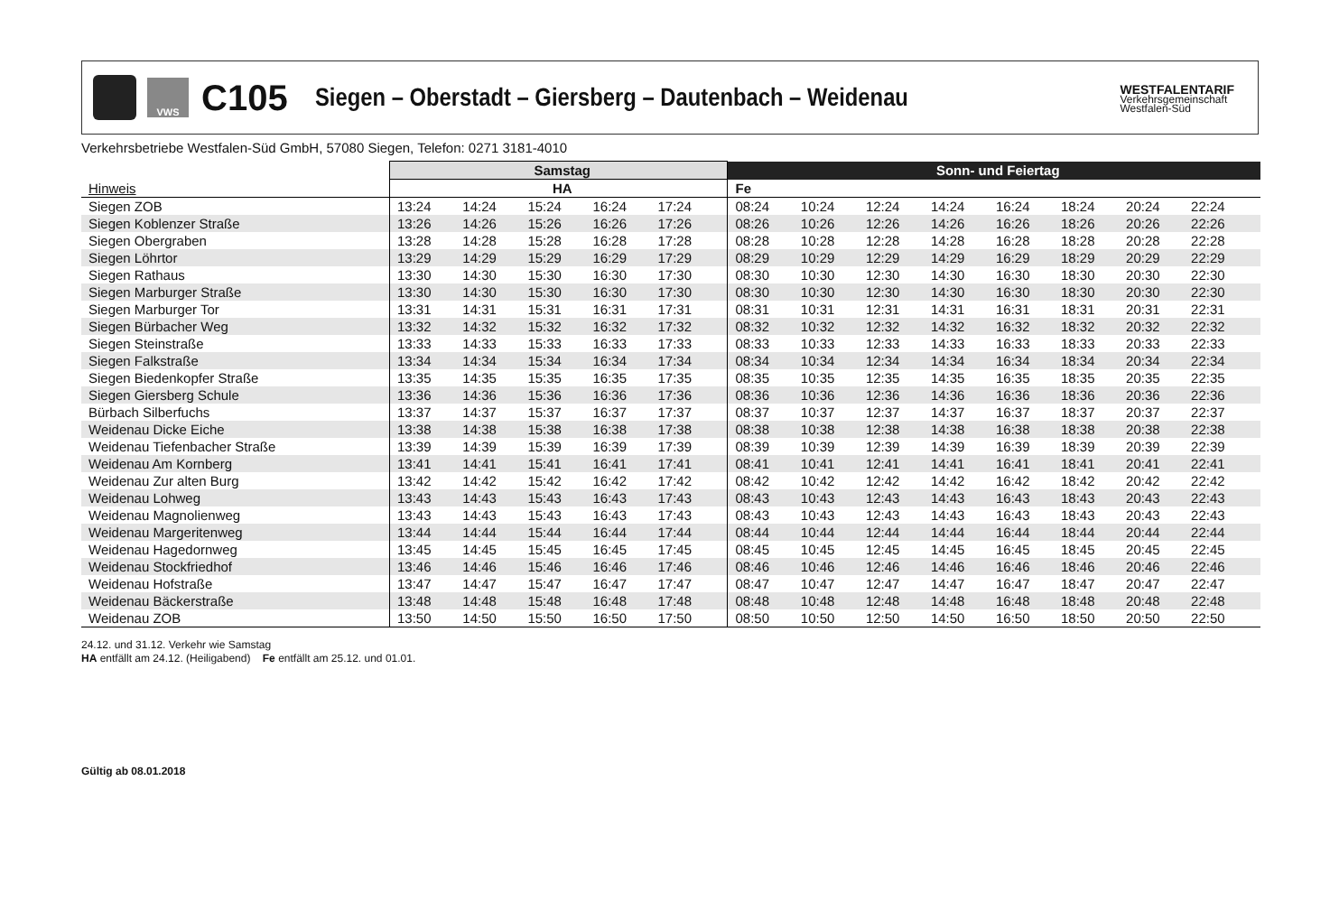VWS
C105
Siegen – Oberstadt – Giersberg – Dautenbach – Weidenau
WESTFALENTARIF
Verkehrsgemeinschaft
Westfalen-Süd
Verkehrsbetriebe Westfalen-Süd GmbH, 57080 Siegen, Telefon: 0271 3181-4010
| | Samstag | | | | | | Sonn- und Feiertag | | | | | | | | |
| --- | --- | --- | --- | --- | --- | --- | --- | --- | --- | --- | --- | --- | --- | --- | --- |
| Hinweis | HA | | | | | | Fe | | | | | | | | |
| Siegen ZOB | 13:24 | 14:24 | 15:24 | 16:24 | 17:24 | | 08:24 | 10:24 | 12:24 | 14:24 | 16:24 | 18:24 | 20:24 | 22:24 | |
| Siegen Koblenzer Straße | 13:26 | 14:26 | 15:26 | 16:26 | 17:26 | | 08:26 | 10:26 | 12:26 | 14:26 | 16:26 | 18:26 | 20:26 | 22:26 | |
| Siegen Obergraben | 13:28 | 14:28 | 15:28 | 16:28 | 17:28 | | 08:28 | 10:28 | 12:28 | 14:28 | 16:28 | 18:28 | 20:28 | 22:28 | |
| Siegen Löhrtor | 13:29 | 14:29 | 15:29 | 16:29 | 17:29 | | 08:29 | 10:29 | 12:29 | 14:29 | 16:29 | 18:29 | 20:29 | 22:29 | |
| Siegen Rathaus | 13:30 | 14:30 | 15:30 | 16:30 | 17:30 | | 08:30 | 10:30 | 12:30 | 14:30 | 16:30 | 18:30 | 20:30 | 22:30 | |
| Siegen Marburger Straße | 13:30 | 14:30 | 15:30 | 16:30 | 17:30 | | 08:30 | 10:30 | 12:30 | 14:30 | 16:30 | 18:30 | 20:30 | 22:30 | |
| Siegen Marburger Tor | 13:31 | 14:31 | 15:31 | 16:31 | 17:31 | | 08:31 | 10:31 | 12:31 | 14:31 | 16:31 | 18:31 | 20:31 | 22:31 | |
| Siegen Bürbacher Weg | 13:32 | 14:32 | 15:32 | 16:32 | 17:32 | | 08:32 | 10:32 | 12:32 | 14:32 | 16:32 | 18:32 | 20:32 | 22:32 | |
| Siegen Steinstraße | 13:33 | 14:33 | 15:33 | 16:33 | 17:33 | | 08:33 | 10:33 | 12:33 | 14:33 | 16:33 | 18:33 | 20:33 | 22:33 | |
| Siegen Falkstraße | 13:34 | 14:34 | 15:34 | 16:34 | 17:34 | | 08:34 | 10:34 | 12:34 | 14:34 | 16:34 | 18:34 | 20:34 | 22:34 | |
| Siegen Biedenkopfer Straße | 13:35 | 14:35 | 15:35 | 16:35 | 17:35 | | 08:35 | 10:35 | 12:35 | 14:35 | 16:35 | 18:35 | 20:35 | 22:35 | |
| Siegen Giersberg Schule | 13:36 | 14:36 | 15:36 | 16:36 | 17:36 | | 08:36 | 10:36 | 12:36 | 14:36 | 16:36 | 18:36 | 20:36 | 22:36 | |
| Bürbach Silberfuchs | 13:37 | 14:37 | 15:37 | 16:37 | 17:37 | | 08:37 | 10:37 | 12:37 | 14:37 | 16:37 | 18:37 | 20:37 | 22:37 | |
| Weidenau Dicke Eiche | 13:38 | 14:38 | 15:38 | 16:38 | 17:38 | | 08:38 | 10:38 | 12:38 | 14:38 | 16:38 | 18:38 | 20:38 | 22:38 | |
| Weidenau Tiefenbacher Straße | 13:39 | 14:39 | 15:39 | 16:39 | 17:39 | | 08:39 | 10:39 | 12:39 | 14:39 | 16:39 | 18:39 | 20:39 | 22:39 | |
| Weidenau Am Kornberg | 13:41 | 14:41 | 15:41 | 16:41 | 17:41 | | 08:41 | 10:41 | 12:41 | 14:41 | 16:41 | 18:41 | 20:41 | 22:41 | |
| Weidenau Zur alten Burg | 13:42 | 14:42 | 15:42 | 16:42 | 17:42 | | 08:42 | 10:42 | 12:42 | 14:42 | 16:42 | 18:42 | 20:42 | 22:42 | |
| Weidenau Lohweg | 13:43 | 14:43 | 15:43 | 16:43 | 17:43 | | 08:43 | 10:43 | 12:43 | 14:43 | 16:43 | 18:43 | 20:43 | 22:43 | |
| Weidenau Magnolienweg | 13:43 | 14:43 | 15:43 | 16:43 | 17:43 | | 08:43 | 10:43 | 12:43 | 14:43 | 16:43 | 18:43 | 20:43 | 22:43 | |
| Weidenau Margeritenweg | 13:44 | 14:44 | 15:44 | 16:44 | 17:44 | | 08:44 | 10:44 | 12:44 | 14:44 | 16:44 | 18:44 | 20:44 | 22:44 | |
| Weidenau Hagedornweg | 13:45 | 14:45 | 15:45 | 16:45 | 17:45 | | 08:45 | 10:45 | 12:45 | 14:45 | 16:45 | 18:45 | 20:45 | 22:45 | |
| Weidenau Stockfriedhof | 13:46 | 14:46 | 15:46 | 16:46 | 17:46 | | 08:46 | 10:46 | 12:46 | 14:46 | 16:46 | 18:46 | 20:46 | 22:46 | |
| Weidenau Hofstraße | 13:47 | 14:47 | 15:47 | 16:47 | 17:47 | | 08:47 | 10:47 | 12:47 | 14:47 | 16:47 | 18:47 | 20:47 | 22:47 | |
| Weidenau Bäckerstraße | 13:48 | 14:48 | 15:48 | 16:48 | 17:48 | | 08:48 | 10:48 | 12:48 | 14:48 | 16:48 | 18:48 | 20:48 | 22:48 | |
| Weidenau ZOB | 13:50 | 14:50 | 15:50 | 16:50 | 17:50 | | 08:50 | 10:50 | 12:50 | 14:50 | 16:50 | 18:50 | 20:50 | 22:50 | |
24.12. und 31.12. Verkehr wie Samstag
HA entfällt am 24.12. (Heiligabend) Fe entfällt am 25.12. und 01.01.
Gültig ab 08.01.2018